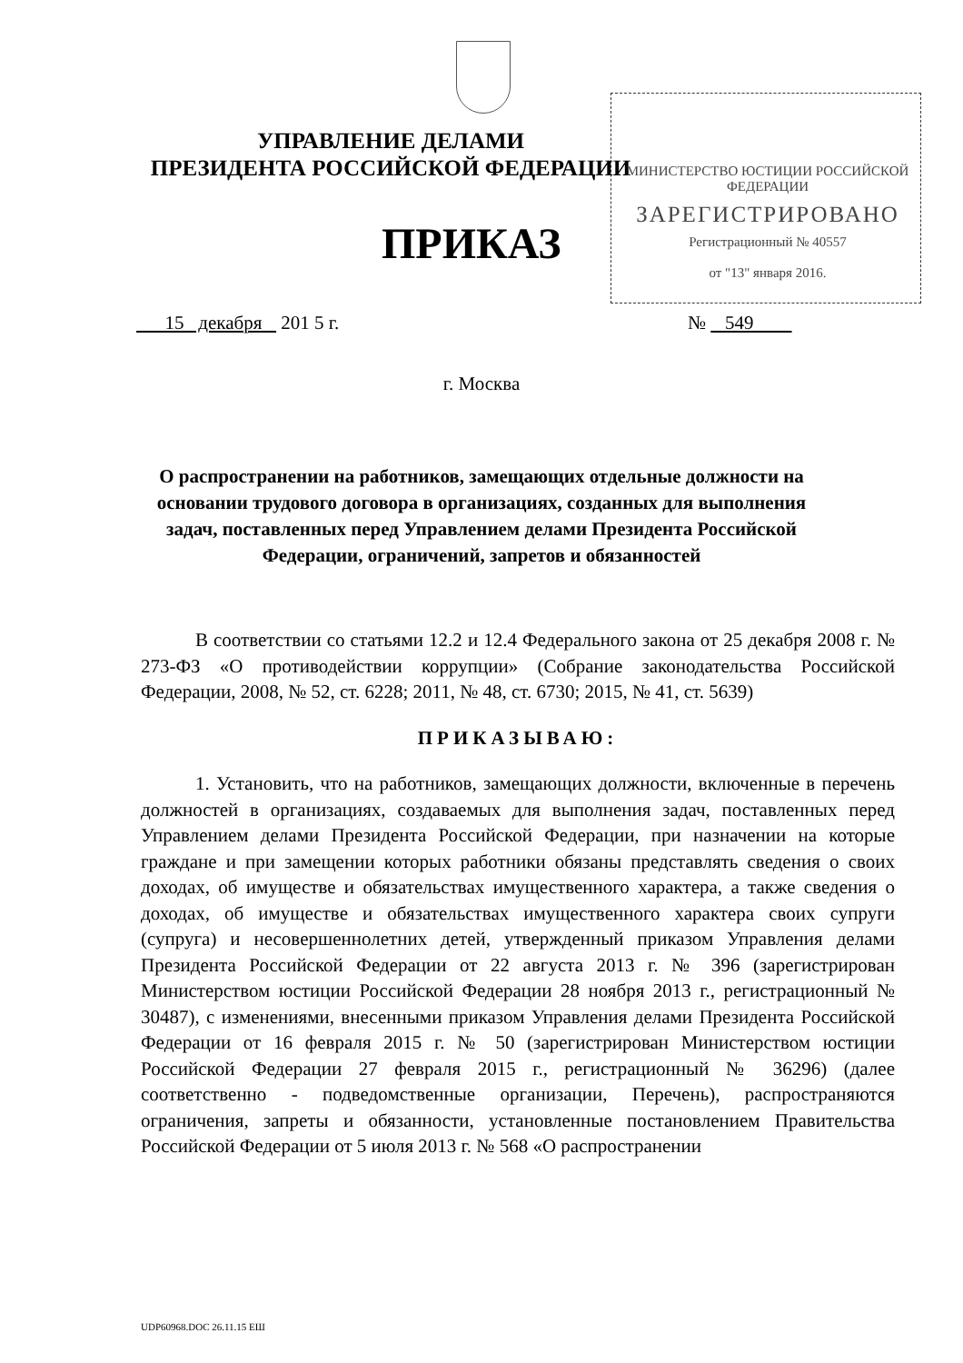УПРАВЛЕНИЕ ДЕЛАМИ
ПРЕЗИДЕНТА РОССИЙСКОЙ ФЕДЕРАЦИИ
МИНИСТЕРСТВО ЮСТИЦИИ РОССИЙСКОЙ ФЕДЕРАЦИИ
ЗАРЕГИСТРИРОВАНО
Регистрационный № 40557
от "13" января 2016.
ПРИКАЗ
15 декабря 201 5 г. № 549
г. Москва
О распространении на работников, замещающих отдельные должности на основании трудового договора в организациях, созданных для выполнения задач, поставленных перед Управлением делами Президента Российской Федерации, ограничений, запретов и обязанностей
В соответствии со статьями 12.2 и 12.4 Федерального закона от 25 декабря 2008 г. № 273-ФЗ «О противодействии коррупции» (Собрание законодательства Российской Федерации, 2008, № 52, ст. 6228; 2011, № 48, ст. 6730; 2015, № 41, ст. 5639)
ПРИКАЗЫВАЮ:
1. Установить, что на работников, замещающих должности, включенные в перечень должностей в организациях, создаваемых для выполнения задач, поставленных перед Управлением делами Президента Российской Федерации, при назначении на которые граждане и при замещении которых работники обязаны представлять сведения о своих доходах, об имуществе и обязательствах имущественного характера, а также сведения о доходах, об имуществе и обязательствах имущественного характера своих супруги (супруга) и несовершеннолетних детей, утвержденный приказом Управления делами Президента Российской Федерации от 22 августа 2013 г. № 396 (зарегистрирован Министерством юстиции Российской Федерации 28 ноября 2013 г., регистрационный № 30487), с изменениями, внесенными приказом Управления делами Президента Российской Федерации от 16 февраля 2015 г. № 50 (зарегистрирован Министерством юстиции Российской Федерации 27 февраля 2015 г., регистрационный № 36296) (далее соответственно - подведомственные организации, Перечень), распространяются ограничения, запреты и обязанности, установленные постановлением Правительства Российской Федерации от 5 июля 2013 г. № 568 «О распространении
UDP60968.DOC 26.11.15 ЕШ